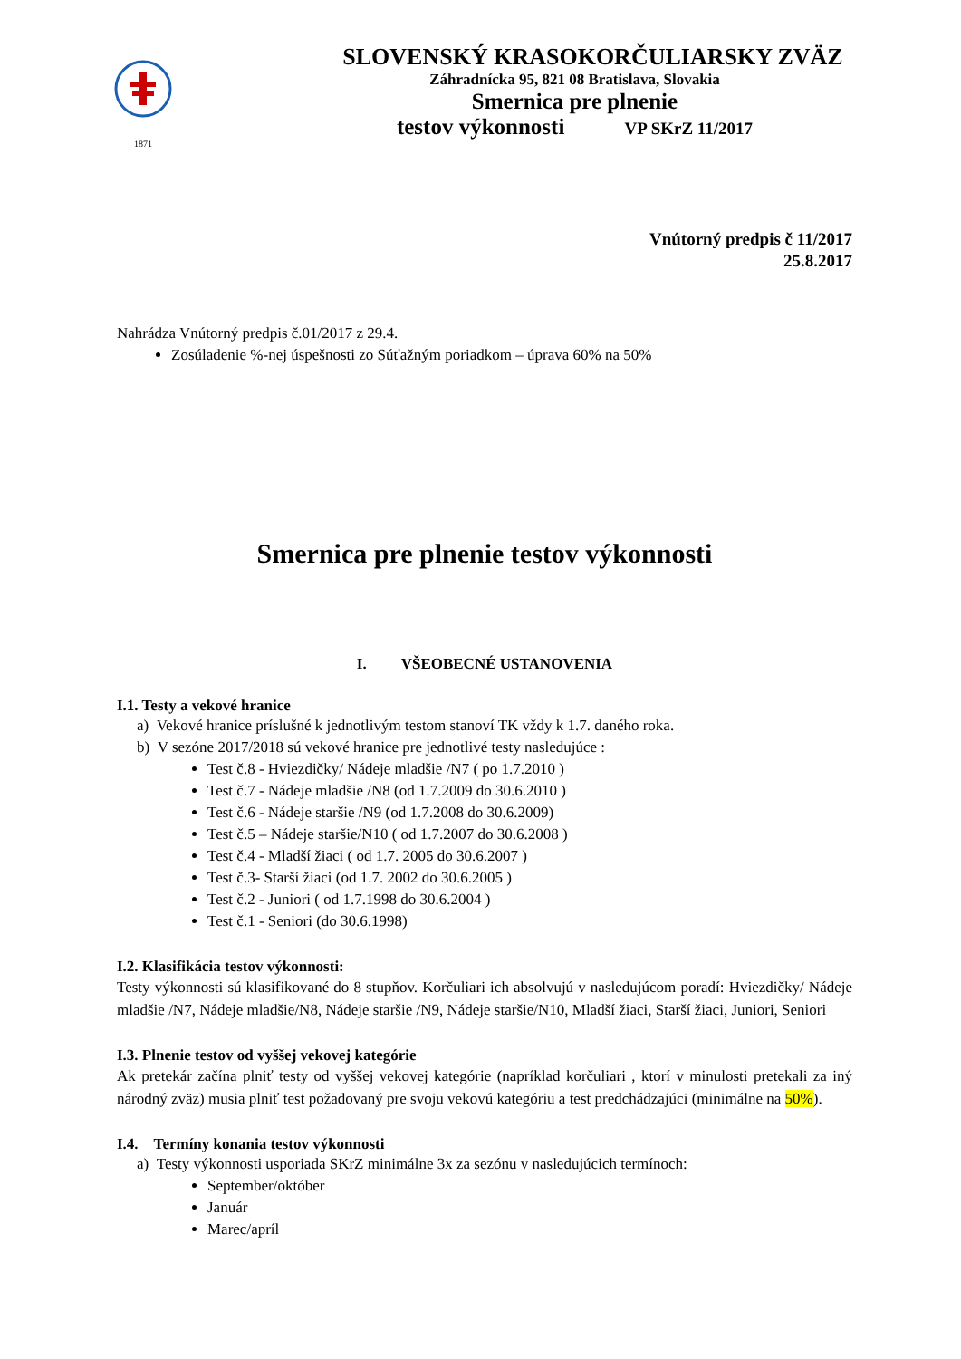1871
SLOVENSKÝ KRASOKORČULIARSKY ZVÄZ
Záhradnícka 95, 821 08 Bratislava, Slovakia
Smernica pre plnenie
testov výkonnosti VP SKrZ 11/2017
Vnútorný predpis č 11/2017
25.8.2017
Nahrádza Vnútorný predpis č.01/2017 z 29.4.
Zosúladenie %-nej úspešnosti zo Súťažným poriadkom – úprava 60% na 50%
Smernica pre plnenie testov výkonnosti
I. VŠEOBECNÉ USTANOVENIA
I.1. Testy a vekové hranice
a) Vekové hranice príslušné k jednotlivým testom stanoví TK vždy k 1.7. daného roka.
b) V sezóne 2017/2018 sú vekové hranice pre jednotlivé testy nasledujúce :
Test č.8 - Hviezdičky/ Nádeje mladšie /N7 ( po 1.7.2010 )
Test č.7 - Nádeje mladšie /N8 (od 1.7.2009 do 30.6.2010 )
Test č.6 - Nádeje staršie /N9 (od 1.7.2008 do 30.6.2009)
Test č.5 – Nádeje staršie/N10 ( od 1.7.2007 do 30.6.2008 )
Test č.4 - Mladší žiaci ( od 1.7. 2005 do 30.6.2007 )
Test č.3- Starší žiaci (od 1.7. 2002 do 30.6.2005 )
Test č.2 - Juniori ( od 1.7.1998 do 30.6.2004 )
Test č.1 - Seniori (do 30.6.1998)
I.2. Klasifikácia testov výkonnosti:
Testy výkonnosti sú klasifikované do 8 stupňov. Korčuliari ich absolvujú v nasledujúcom poradí: Hviezdičky/ Nádeje mladšie /N7, Nádeje mladšie/N8, Nádeje staršie /N9, Nádeje staršie/N10, Mladší žiaci, Starší žiaci, Juniori, Seniori
I.3. Plnenie testov od vyššej vekovej kategórie
Ak pretekár začína plniť testy od vyššej vekovej kategórie (napríklad korčuliari , ktorí v minulosti pretekali za iný národný zväz) musia plniť test požadovaný pre svoju vekovú kategóriu a test predchádzajúci (minimálne na 50%).
I.4. Termíny konania testov výkonnosti
a) Testy výkonnosti usporiada SKrZ minimálne 3x za sezónu v nasledujúcich termínoch:
September/október
Január
Marec/apríl